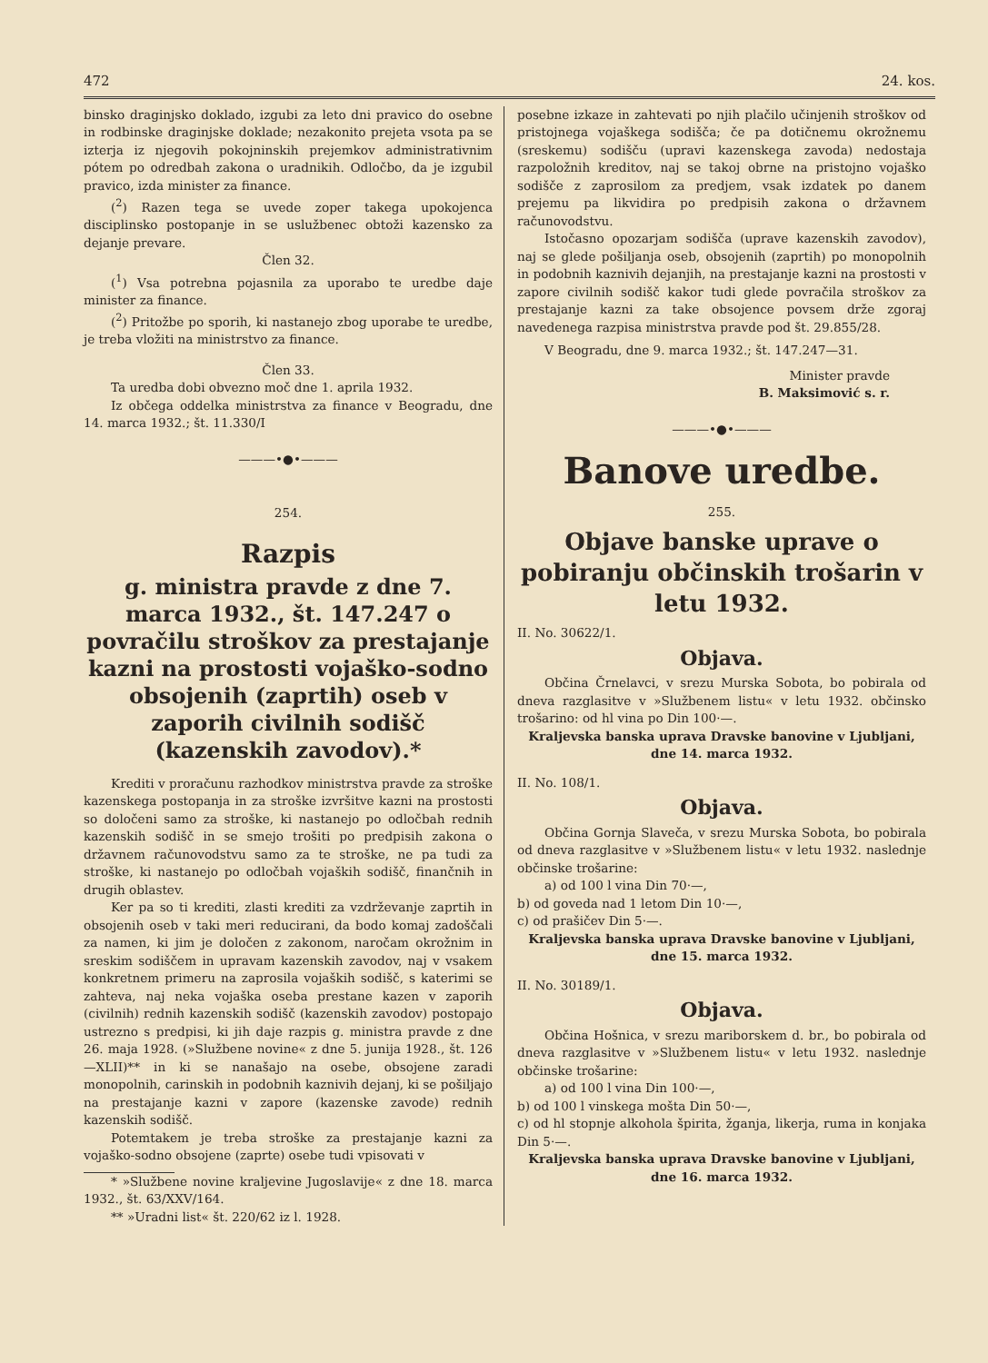472 24. kos.
binsko draginjsko doklado, izgubi za leto dni pravico do osebne in rodbinske draginjske doklade; nezakonito prejeta vsota pa se izterja iz njegovih pokojninskih prejemkov administrativnim pótem po odredbah zakona o uradnikih. Odločbo, da je izgubil pravico, izda minister za finance.
(<sup>2</sup>) Razen tega se uvede zoper takega upokojenca disciplinsko postopanje in se uslužbenec obtoži kazensko za dejanje prevare.
Člen 32.
(<sup>1</sup>) Vsa potrebna pojasnila za uporabo te uredbe daje minister za finance.
(<sup>2</sup>) Pritožbe po sporih, ki nastanejo zbog uporabe te uredbe, je treba vložiti na ministrstvo za finance.
Člen 33.
Ta uredba dobi obvezno moč dne 1. aprila 1932.
Iz občega oddelka ministrstva za finance v Beogradu, dne 14. marca 1932.; št. 11.330/I
———•●•———
254.
Razpis
g. ministra pravde z dne 7. marca 1932., št. 147.247 o povračilu stroškov za prestajanje kazni na prostosti vojaško-sodno obsojenih (zaprtih) oseb v zaporih civilnih sodišč (kazenskih zavodov).*
Krediti v proračunu razhodkov ministrstva pravde za stroške kazenskega postopanja in za stroške izvršitve kazni na prostosti so določeni samo za stroške, ki nastanejo po odločbah rednih kazenskih sodišč in se smejo trošiti po predpisih zakona o državnem računovodstvu samo za te stroške, ne pa tudi za stroške, ki nastanejo po odločbah vojaških sodišč, finančnih in drugih oblastev.
Ker pa so ti krediti, zlasti krediti za vzdrževanje zaprtih in obsojenih oseb v taki meri reducirani, da bodo komaj zadoščali za namen, ki jim je določen z zakonom, naročam okrožnim in sreskim sodiščem in upravam kazenskih zavodov, naj v vsakem konkretnem primeru na zaprosila vojaških sodišč, s katerimi se zahteva, naj neka vojaška oseba prestane kazen v zaporih (civilnih) rednih kazenskih sodišč (kazenskih zavodov) postopajo ustrezno s predpisi, ki jih daje razpis g. ministra pravde z dne 26. maja 1928. (»Službene novine« z dne 5. junija 1928., št. 126—XLII)** in ki se nanašajo na osebe, obsojene zaradi monopolnih, carinskih in podobnih kaznivih dejanj, ki se pošiljajo na prestajanje kazni v zapore (kazenske zavode) rednih kazenskih sodišč.
Potemtakem je treba stroške za prestajanje kazni za vojaško-sodno obsojene (zaprte) osebe tudi vpisovati v
* »Službene novine kraljevine Jugoslavije« z dne 18. marca 1932., št. 63/XXV/164.
** »Uradni list« št. 220/62 iz l. 1928.
posebne izkaze in zahtevati po njih plačilo učinjenih stroškov od pristojnega vojaškega sodišča; če pa dotičnemu okrožnemu (sreskemu) sodišču (upravi kazenskega zavoda) nedostaja razpoložnih kreditov, naj se takoj obrne na pristojno vojaško sodišče z zaprosilom za predjem, vsak izdatek po danem prejemu pa likvidira po predpisih zakona o državnem računovodstvu.
Istočasno opozarjam sodišča (uprave kazenskih zavodov), naj se glede pošiljanja oseb, obsojenih (zaprtih) po monopolnih in podobnih kaznivih dejanjih, na prestajanje kazni na prostosti v zapore civilnih sodišč kakor tudi glede povračila stroškov za prestajanje kazni za take obsojence povsem drže zgoraj navedenega razpisa ministrstva pravde pod št. 29.855/28.
V Beogradu, dne 9. marca 1932.; št. 147.247—31.
Minister pravde
B. Maksimović s. r.
———•●•———
Banove uredbe.
255.
Objave banske uprave o pobiranju občinskih trošarin v letu 1932.
II. No. 30622/1.
Objava.
Občina Črnelavci, v srezu Murska Sobota, bo pobirala od dneva razglasitve v »Službenem listu« v letu 1932. občinsko trošarino: od hl vina po Din 100·—.
Kraljevska banska uprava Dravske banovine v Ljubljani, dne 14. marca 1932.
II. No. 108/1.
Objava.
Občina Gornja Slaveča, v srezu Murska Sobota, bo pobirala od dneva razglasitve v »Službenem listu« v letu 1932. naslednje občinske trošarine:
a) od 100 l vina Din 70·—,
b) od goveda nad 1 letom Din 10·—,
c) od prašičev Din 5·—.
Kraljevska banska uprava Dravske banovine v Ljubljani, dne 15. marca 1932.
II. No. 30189/1.
Objava.
Občina Hošnica, v srezu mariborskem d. br., bo pobirala od dneva razglasitve v »Službenem listu« v letu 1932. naslednje občinske trošarine:
a) od 100 l vina Din 100·—,
b) od 100 l vinskega mošta Din 50·—,
c) od hl stopnje alkohola špirita, žganja, likerja, ruma in konjaka Din 5·—.
Kraljevska banska uprava Dravske banovine v Ljubljani, dne 16. marca 1932.